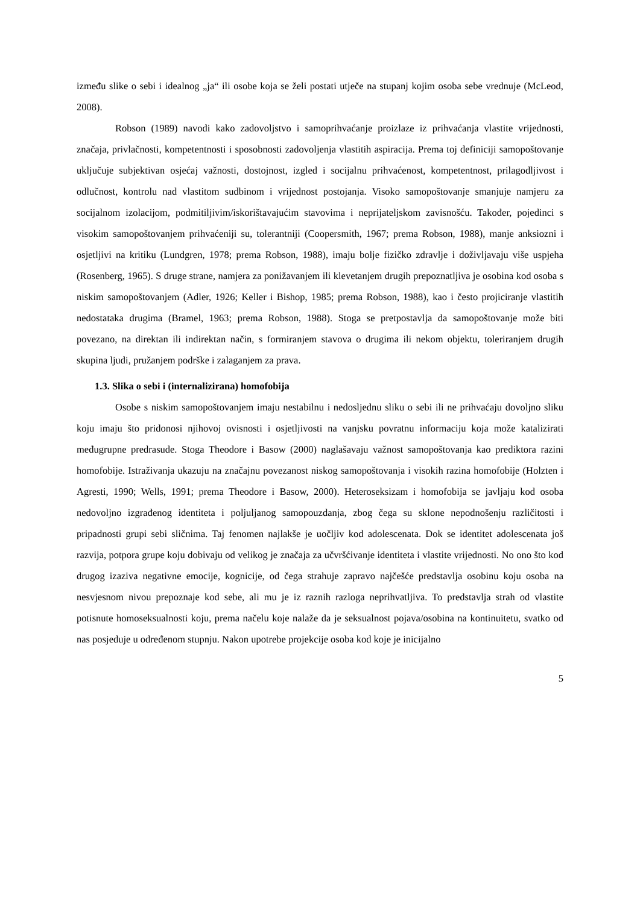između slike o sebi i idealnog „ja“ ili osobe koja se želi postati utječe na stupanj kojim osoba sebe vrednuje (McLeod, 2008).
Robson (1989) navodi kako zadovoljstvo i samoprihvaćanje proizlaze iz prihvaćanja vlastite vrijednosti, značaja, privlačnosti, kompetentnosti i sposobnosti zadovoljenja vlastitih aspiracija. Prema toj definiciji samopoštovanje uključuje subjektivan osjećaj važnosti, dostojnost, izgled i socijalnu prihvaćenost, kompetentnost, prilagodljivost i odlučnost, kontrolu nad vlastitom sudbinom i vrijednost postojanja. Visoko samopoštovanje smanjuje namjeru za socijalnom izolacijom, podmitiljivim/iskorištavajućim stavovima i neprijateljskom zavisnošću. Također, pojedinci s visokim samopoštovanjem prihvaćeniji su, tolerantniji (Coopersmith, 1967; prema Robson, 1988), manje anksiozni i osjetljivi na kritiku (Lundgren, 1978; prema Robson, 1988), imaju bolje fizičko zdravlje i doživljavaju više uspjeha (Rosenberg, 1965). S druge strane, namjera za ponižavanjem ili klevetanjem drugih prepoznatljiva je osobina kod osoba s niskim samopoštovanjem (Adler, 1926; Keller i Bishop, 1985; prema Robson, 1988), kao i često projiciranje vlastitih nedostataka drugima (Bramel, 1963; prema Robson, 1988). Stoga se pretpostavlja da samopoštovanje može biti povezano, na direktan ili indirektan način, s formiranjem stavova o drugima ili nekom objektu, toleriranjem drugih skupina ljudi, pružanjem podrške i zalaganjem za prava.
1.3. Slika o sebi i (internalizirana) homofobija
Osobe s niskim samopoštovanjem imaju nestabilnu i nedosljednu sliku o sebi ili ne prihvaćaju dovoljno sliku koju imaju što pridonosi njihovoj ovisnosti i osjetljivosti na vanjsku povratnu informaciju koja može katalizirati međugrupne predrasude. Stoga Theodore i Basow (2000) naglašavaju važnost samopoštovanja kao prediktora razini homofobije. Istraživanja ukazuju na značajnu povezanost niskog samopoštovanja i visokih razina homofobije (Holzten i Agresti, 1990; Wells, 1991; prema Theodore i Basow, 2000). Heteroseksizam i homofobija se javljaju kod osoba nedovoljno izgrađenog identiteta i poljuljanog samopouzdanja, zbog čega su sklone nepodnošenju različitosti i pripadnosti grupi sebi sličnima. Taj fenomen najlakše je uočljiv kod adolescenata. Dok se identitet adolescenata još razvija, potpora grupe koju dobivaju od velikog je značaja za učvršćivanje identiteta i vlastite vrijednosti. No ono što kod drugog izaziva negativne emocije, kognicije, od čega strahuje zapravo najčešće predstavlja osobinu koju osoba na nesvjesnom nivou prepoznaje kod sebe, ali mu je iz raznih razloga neprihvatljiva. To predstavlja strah od vlastite potisnute homoseksualnosti koju, prema načelu koje nalaže da je seksualnost pojava/osobina na kontinuitetu, svatko od nas posjeduje u određenom stupnju. Nakon upotrebe projekcije osoba kod koje je inicijalno
5